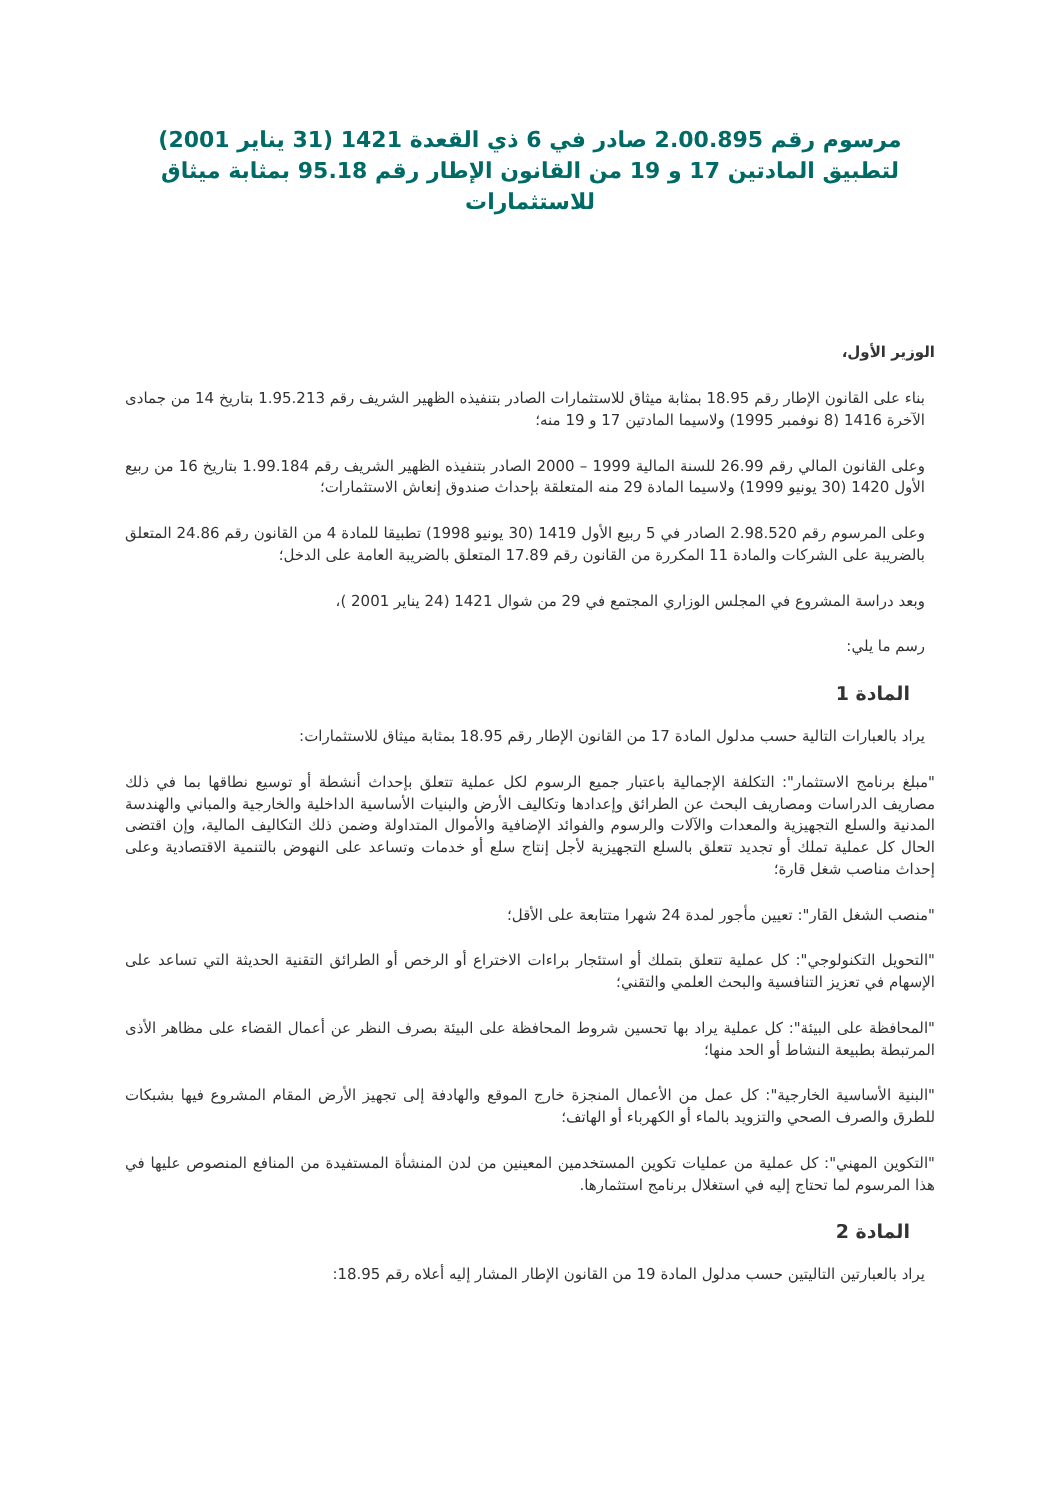مرسوم رقم 2.00.895 صادر في 6 ذي القعدة 1421 (31 يناير 2001) لتطبيق المادتين 17 و 19 من القانون الإطار رقم 95.18 بمثابة ميثاق للاستثمارات
الوزير الأول،
بناء على القانون الإطار رقم 18.95 بمثابة ميثاق للاستثمارات الصادر بتنفيذه الظهير الشريف رقم 1.95.213 بتاريخ 14 من جمادى الآخرة 1416 (8 نوفمبر 1995) ولاسيما المادتين 17 و 19 منه؛
وعلى القانون المالي رقم 26.99 للسنة المالية 1999 – 2000 الصادر بتنفيذه الظهير الشريف رقم 1.99.184 بتاريخ 16 من ربيع الأول 1420 (30 يونيو 1999) ولاسيما المادة 29 منه المتعلقة بإحداث صندوق إنعاش الاستثمارات؛
وعلى المرسوم رقم 2.98.520 الصادر في 5 ربيع الأول 1419 (30 يونيو 1998) تطبيقا للمادة 4 من القانون رقم 24.86 المتعلق بالضريبة على الشركات والمادة 11 المكررة من القانون رقم 17.89 المتعلق بالضريبة العامة على الدخل؛
وبعد دراسة المشروع في المجلس الوزاري المجتمع في 29 من شوال 1421 (24 يناير 2001 )،
رسم ما يلي:
المادة 1
يراد بالعبارات التالية حسب مدلول المادة 17 من القانون الإطار رقم 18.95 بمثابة ميثاق للاستثمارات:
"مبلغ برنامج الاستثمار": التكلفة الإجمالية باعتبار جميع الرسوم لكل عملية تتعلق بإحداث أنشطة أو توسيع نطاقها بما في ذلك مصاريف الدراسات ومصاريف البحث عن الطرائق وإعدادها وتكاليف الأرض والبنيات الأساسية الداخلية والخارجية والمباني والهندسة المدنية والسلع التجهيزية والمعدات والآلات والرسوم والفوائد الإضافية والأموال المتداولة وضمن ذلك التكاليف المالية، وإن اقتضى الحال كل عملية تملك أو تجديد تتعلق بالسلع التجهيزية لأجل إنتاج سلع أو خدمات وتساعد على النهوض بالتنمية الاقتصادية وعلى إحداث مناصب شغل قارة؛
"منصب الشغل القار": تعيين مأجور لمدة 24 شهرا متتابعة على الأقل؛
"التحويل التكنولوجي": كل عملية تتعلق بتملك أو استئجار براءات الاختراع أو الرخص أو الطرائق التقنية الحديثة التي تساعد على الإسهام في تعزيز التنافسية والبحث العلمي والتقني؛
"المحافظة على البيئة": كل عملية يراد بها تحسين شروط المحافظة على البيئة بصرف النظر عن أعمال القضاء على مظاهر الأذى المرتبطة بطبيعة النشاط أو الحد منها؛
"البنية الأساسية الخارجية": كل عمل من الأعمال المنجزة خارج الموقع والهادفة إلى تجهيز الأرض المقام المشروع فيها بشبكات للطرق والصرف الصحي والتزويد بالماء أو الكهرباء أو الهاتف؛
"التكوين المهني": كل عملية من عمليات تكوين المستخدمين المعينين من لدن المنشأة المستفيدة من المنافع المنصوص عليها في هذا المرسوم لما تحتاج إليه في استغلال برنامج استثمارها.
المادة 2
يراد بالعبارتين التاليتين حسب مدلول المادة 19 من القانون الإطار المشار إليه أعلاه رقم 18.95: